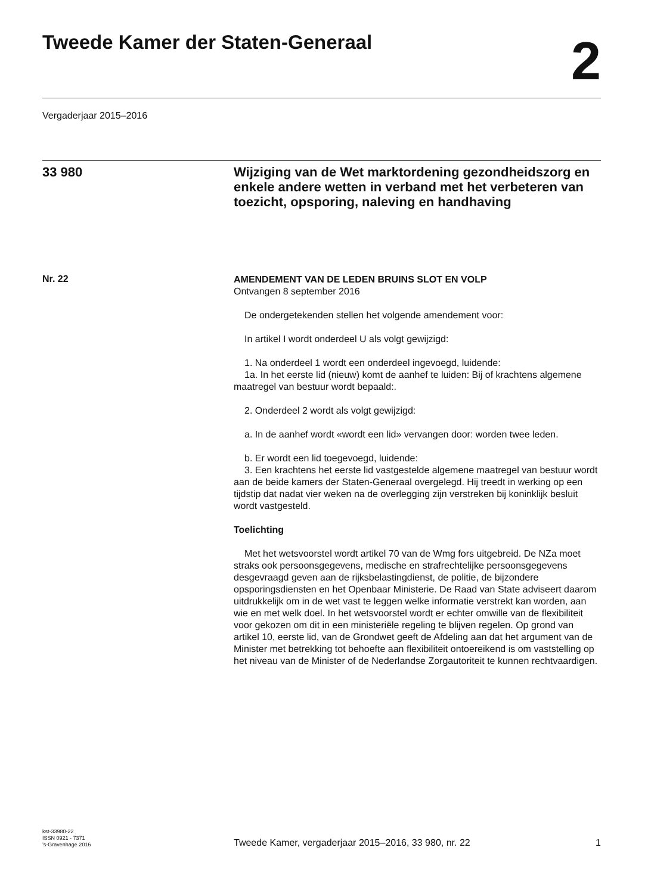Tweede Kamer der Staten-Generaal
2
Vergaderjaar 2015–2016
33 980
Wijziging van de Wet marktordening gezondheidszorg en enkele andere wetten in verband met het verbeteren van toezicht, opsporing, naleving en handhaving
Nr. 22
AMENDEMENT VAN DE LEDEN BRUINS SLOT EN VOLP
Ontvangen 8 september 2016
De ondergetekenden stellen het volgende amendement voor:
In artikel I wordt onderdeel U als volgt gewijzigd:
1. Na onderdeel 1 wordt een onderdeel ingevoegd, luidende:
1a. In het eerste lid (nieuw) komt de aanhef te luiden: Bij of krachtens algemene maatregel van bestuur wordt bepaald:.
2. Onderdeel 2 wordt als volgt gewijzigd:
a. In de aanhef wordt «wordt een lid» vervangen door: worden twee leden.
b. Er wordt een lid toegevoegd, luidende:
3. Een krachtens het eerste lid vastgestelde algemene maatregel van bestuur wordt aan de beide kamers der Staten-Generaal overgelegd. Hij treedt in werking op een tijdstip dat nadat vier weken na de overlegging zijn verstreken bij koninklijk besluit wordt vastgesteld.
Toelichting
Met het wetsvoorstel wordt artikel 70 van de Wmg fors uitgebreid. De NZa moet straks ook persoonsgegevens, medische en strafrechtelijke persoonsgegevens desgevraagd geven aan de rijksbelastingdienst, de politie, de bijzondere opsporingsdiensten en het Openbaar Ministerie. De Raad van State adviseert daarom uitdrukkelijk om in de wet vast te leggen welke informatie verstrekt kan worden, aan wie en met welk doel. In het wetsvoorstel wordt er echter omwille van de flexibiliteit voor gekozen om dit in een ministeriële regeling te blijven regelen. Op grond van artikel 10, eerste lid, van de Grondwet geeft de Afdeling aan dat het argument van de Minister met betrekking tot behoefte aan flexibiliteit ontoereikend is om vaststelling op het niveau van de Minister of de Nederlandse Zorgautoriteit te kunnen rechtvaardigen.
kst-33980-22
ISSN 0921 - 7371
’s-Gravenhage 2016
Tweede Kamer, vergaderjaar 2015–2016, 33 980, nr. 22
1